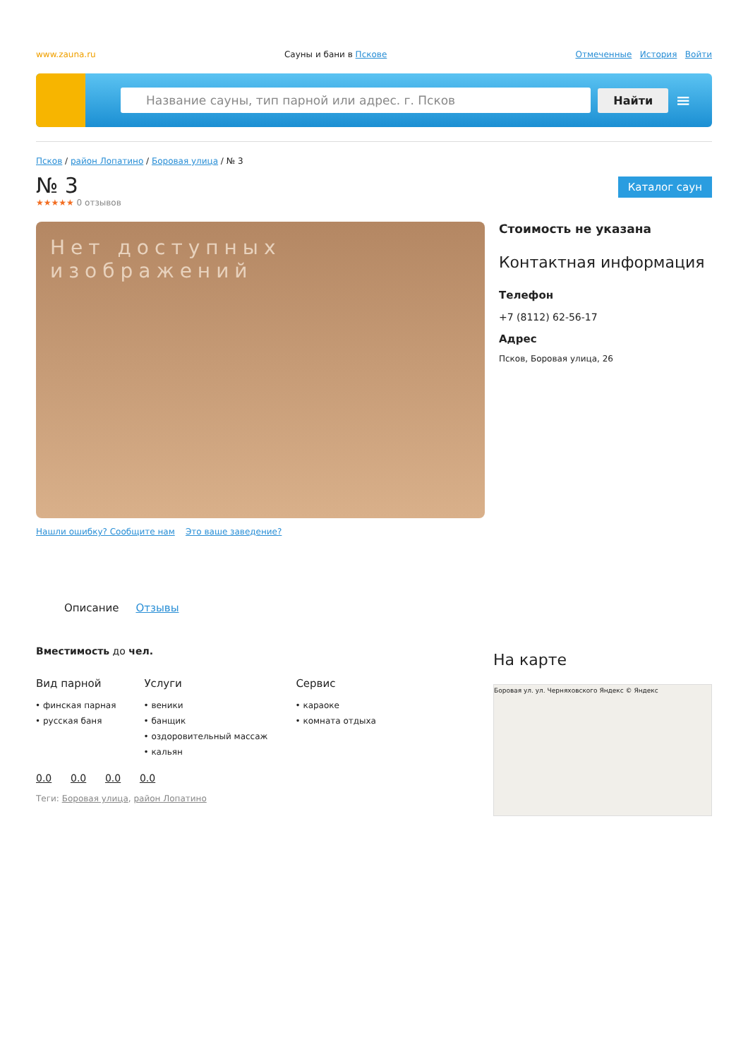www.zauna.ru Сауны и бани в Пскове Отмеченные История Войти
Название сауны, тип парной или адрес. г. Псков
Найти
≡
Псков / район Лопатино / Боровая улица / № 3
№ 3
Каталог саун
★★★★★ 0 отзывов
Нет доступных изображений
Нашли ошибку? Сообщите нам Это ваше заведение?
Стоимость не указана
Контактная информация
Телефон
+7 (8112) 62-56-17
Адрес
Псков, Боровая улица, 26
Описание Отзывы
Вместимость до чел.
Вид парной
финская парная
русская баня
Услуги
веники
банщик
оздоровительный массаж
кальян
Сервис
караоке
комната отдыха
0.0 0.0 0.0 0.0
Теги: Боровая улица, район Лопатино
На карте
Боровая ул. ул. Черняховского Яндекс © Яндекс